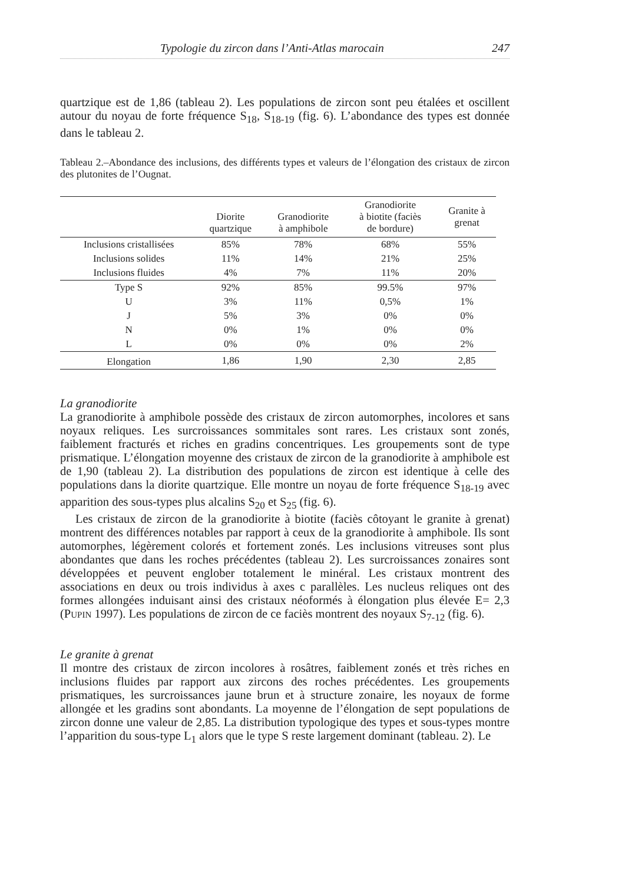Typologie du zircon dans l’Anti-Atlas marocain 247
quartzique est de 1,86 (tableau 2). Les populations de zircon sont peu étalées et oscillent autour du noyau de forte fréquence S<sub>18</sub>, S<sub>18-19</sub> (fig. 6). L’abondance des types est donnée dans le tableau 2.
Tableau 2.–Abondance des inclusions, des différents types et valeurs de l’élongation des cristaux de zircon des plutonites de l’Ougnat.
| | Diorite quartzique | Granodiorite à amphibole | Granodiorite à biotite (faciès de bordure) | Granite à grenat |
| --- | --- | --- | --- | --- |
| Inclusions cristallisées | 85% | 78% | 68% | 55% |
| Inclusions solides | 11% | 14% | 21% | 25% |
| Inclusions fluides | 4% | 7% | 11% | 20% |
| Type S | 92% | 85% | 99.5% | 97% |
| U | 3% | 11% | 0,5% | 1% |
| J | 5% | 3% | 0% | 0% |
| N | 0% | 1% | 0% | 0% |
| L | 0% | 0% | 0% | 2% |
| Elongation | 1,86 | 1,90 | 2,30 | 2,85 |
La granodiorite
La granodiorite à amphibole possède des cristaux de zircon automorphes, incolores et sans noyaux reliques. Les surcroissances sommitales sont rares. Les cristaux sont zonés, faiblement fracturés et riches en gradins concentriques. Les groupements sont de type prismatique. L’élongation moyenne des cristaux de zircon de la granodiorite à amphibole est de 1,90 (tableau 2). La distribution des populations de zircon est identique à celle des populations dans la diorite quartzique. Elle montre un noyau de forte fréquence S<sub>18-19</sub> avec apparition des sous-types plus alcalins S<sub>20</sub> et S<sub>25</sub> (fig. 6).
Les cristaux de zircon de la granodiorite à biotite (faciès côtoyant le granite à grenat) montrent des différences notables par rapport à ceux de la granodiorite à amphibole. Ils sont automorphes, légèrement colorés et fortement zonés. Les inclusions vitreuses sont plus abondantes que dans les roches précédentes (tableau 2). Les surcroissances zonaires sont développées et peuvent englober totalement le minéral. Les cristaux montrent des associations en deux ou trois individus à axes c parallèles. Les nucleus reliques ont des formes allongées induisant ainsi des cristaux néoformés à élongation plus élevée E= 2,3 (PUPIN 1997). Les populations de zircon de ce faciès montrent des noyaux S<sub>7-12</sub> (fig. 6).
Le granite à grenat
Il montre des cristaux de zircon incolores à rosâtres, faiblement zonés et très riches en inclusions fluides par rapport aux zircons des roches précédentes. Les groupements prismatiques, les surcroissances jaune brun et à structure zonaire, les noyaux de forme allongée et les gradins sont abondants. La moyenne de l’élongation de sept populations de zircon donne une valeur de 2,85. La distribution typologique des types et sous-types montre l’apparition du sous-type L<sub>1</sub> alors que le type S reste largement dominant (tableau. 2). Le